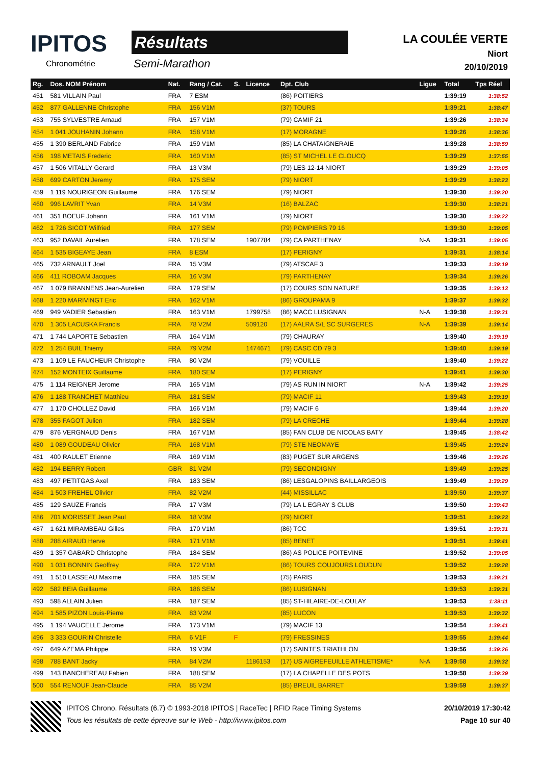IPITOS
Chronométrie
Résultats
Semi-Marathon
LA COULÉE VERTE
Niort
20/10/2019
| Rg. | Dos. NOM Prénom | Nat. | Rang / Cat. | S. | Licence | Dpt. Club | Ligue | Total | Tps Réel |
| --- | --- | --- | --- | --- | --- | --- | --- | --- | --- |
| 451 | 581 VILLAIN Paul | FRA | 7 ESM | | | (86) POITIERS | | 1:39:19 | 1:38:52 |
| 452 | 877 GALLENNE Christophe | FRA | 156 V1M | | | (37) TOURS | | 1:39:21 | 1:38:47 |
| 453 | 755 SYLVESTRE Arnaud | FRA | 157 V1M | | | (79) CAMIF 21 | | 1:39:26 | 1:38:34 |
| 454 | 1 041 JOUHANIN Johann | FRA | 158 V1M | | | (17) MORAGNE | | 1:39:26 | 1:38:36 |
| 455 | 1 390 BERLAND Fabrice | FRA | 159 V1M | | | (85) LA CHATAIGNERAIE | | 1:39:28 | 1:38:59 |
| 456 | 198 METAIS Frederic | FRA | 160 V1M | | | (85) ST MICHEL LE CLOUCQ | | 1:39:29 | 1:37:55 |
| 457 | 1 506 VITALLY Gerard | FRA | 13 V3M | | | (79) LES 12-14 NIORT | | 1:39:29 | 1:39:05 |
| 458 | 699 CARTON Jeremy | FRA | 175 SEM | | | (79) NIORT | | 1:39:29 | 1:38:23 |
| 459 | 1 119 NOURIGEON Guillaume | FRA | 176 SEM | | | (79) NIORT | | 1:39:30 | 1:39:20 |
| 460 | 996 LAVRIT Yvan | FRA | 14 V3M | | | (16) BALZAC | | 1:39:30 | 1:38:21 |
| 461 | 351 BOEUF Johann | FRA | 161 V1M | | | (79) NIORT | | 1:39:30 | 1:39:22 |
| 462 | 1 726 SICOT Wilfried | FRA | 177 SEM | | | (79) POMPIERS 79 16 | | 1:39:30 | 1:39:05 |
| 463 | 952 DAVAIL Aurelien | FRA | 178 SEM | | 1907784 | (79) CA PARTHENAY | N-A | 1:39:31 | 1:39:05 |
| 464 | 1 535 BIGEAYE Jean | FRA | 8 ESM | | | (17) PERIGNY | | 1:39:31 | 1:38:14 |
| 465 | 732 ARNAULT Joel | FRA | 15 V3M | | | (79) ATSCAF 3 | | 1:39:33 | 1:39:19 |
| 466 | 411 ROBOAM Jacques | FRA | 16 V3M | | | (79) PARTHENAY | | 1:39:34 | 1:39:26 |
| 467 | 1 079 BRANNENS Jean-Aurelien | FRA | 179 SEM | | | (17) COURS SON NATURE | | 1:39:35 | 1:39:13 |
| 468 | 1 220 MARIVINGT Eric | FRA | 162 V1M | | | (86) GROUPAMA 9 | | 1:39:37 | 1:39:32 |
| 469 | 949 VADIER Sebastien | FRA | 163 V1M | | 1799758 | (86) MACC LUSIGNAN | N-A | 1:39:38 | 1:39:31 |
| 470 | 1 305 LACUSKA Francis | FRA | 78 V2M | | 509120 | (17) AALRA S/L SC SURGERES | N-A | 1:39:39 | 1:39:14 |
| 471 | 1 744 LAPORTE Sebastien | FRA | 164 V1M | | | (79) CHAURAY | | 1:39:40 | 1:39:19 |
| 472 | 1 254 BUIL Thierry | FRA | 79 V2M | | 1474671 | (79) CASC CD 79 3 | | 1:39:40 | 1:39:19 |
| 473 | 1 109 LE FAUCHEUR Christophe | FRA | 80 V2M | | | (79) VOUILLE | | 1:39:40 | 1:39:22 |
| 474 | 152 MONTEIX Guillaume | FRA | 180 SEM | | | (17) PERIGNY | | 1:39:41 | 1:39:30 |
| 475 | 1 114 REIGNER Jerome | FRA | 165 V1M | | | (79) AS RUN IN NIORT | N-A | 1:39:42 | 1:39:25 |
| 476 | 1 188 TRANCHET Matthieu | FRA | 181 SEM | | | (79) MACIF 11 | | 1:39:43 | 1:39:19 |
| 477 | 1 170 CHOLLEZ David | FRA | 166 V1M | | | (79) MACIF 6 | | 1:39:44 | 1:39:20 |
| 478 | 355 FAGOT Julien | FRA | 182 SEM | | | (79) LA CRECHE | | 1:39:44 | 1:39:28 |
| 479 | 876 VERGNAUD Denis | FRA | 167 V1M | | | (85) FAN CLUB DE NICOLAS BATY | | 1:39:45 | 1:38:42 |
| 480 | 1 089 GOUDEAU Olivier | FRA | 168 V1M | | | (79) STE NEOMAYE | | 1:39:45 | 1:39:24 |
| 481 | 400 RAULET Etienne | FRA | 169 V1M | | | (83) PUGET SUR ARGENS | | 1:39:46 | 1:39:26 |
| 482 | 194 BERRY Robert | GBR | 81 V2M | | | (79) SECONDIGNY | | 1:39:49 | 1:39:25 |
| 483 | 497 PETITGAS Axel | FRA | 183 SEM | | | (86) LESGALOPINS BAILLARGEOIS | | 1:39:49 | 1:39:29 |
| 484 | 1 503 FREHEL Olivier | FRA | 82 V2M | | | (44) MISSILLAC | | 1:39:50 | 1:39:37 |
| 485 | 129 SAUZE Francis | FRA | 17 V3M | | | (79) LA L EGRAY S CLUB | | 1:39:50 | 1:39:43 |
| 486 | 701 MORISSET Jean Paul | FRA | 18 V3M | | | (79) NIORT | | 1:39:51 | 1:39:23 |
| 487 | 1 621 MIRAMBEAU Gilles | FRA | 170 V1M | | | (86) TCC | | 1:39:51 | 1:39:31 |
| 488 | 288 AIRAUD Herve | FRA | 171 V1M | | | (85) BENET | | 1:39:51 | 1:39:41 |
| 489 | 1 357 GABARD Christophe | FRA | 184 SEM | | | (86) AS POLICE POITEVINE | | 1:39:52 | 1:39:05 |
| 490 | 1 031 BONNIN Geoffrey | FRA | 172 V1M | | | (86) TOURS COUJOURS LOUDUN | | 1:39:52 | 1:39:28 |
| 491 | 1 510 LASSEAU Maxime | FRA | 185 SEM | | | (75) PARIS | | 1:39:53 | 1:39:21 |
| 492 | 582 BEIA Guillaume | FRA | 186 SEM | | | (86) LUSIGNAN | | 1:39:53 | 1:39:31 |
| 493 | 598 ALLAIN Julien | FRA | 187 SEM | | | (85) ST-HILAIRE-DE-LOULAY | | 1:39:53 | 1:39:11 |
| 494 | 1 585 PIZON Louis-Pierre | FRA | 83 V2M | | | (85) LUCON | | 1:39:53 | 1:39:32 |
| 495 | 1 194 VAUCELLE Jerome | FRA | 173 V1M | | | (79) MACIF 13 | | 1:39:54 | 1:39:41 |
| 496 | 3 333 GOURIN Christelle | FRA | 6 V1F | F | | (79) FRESSINES | | 1:39:55 | 1:39:44 |
| 497 | 649 AZEMA Philippe | FRA | 19 V3M | | | (17) SAINTES TRIATHLON | | 1:39:56 | 1:39:26 |
| 498 | 788 BANT Jacky | FRA | 84 V2M | | 1186153 | (17) US AIGREFEUILLE ATHLETISME* | N-A | 1:39:58 | 1:39:32 |
| 499 | 143 BANCHEREAU Fabien | FRA | 188 SEM | | | (17) LA CHAPELLE DES POTS | | 1:39:58 | 1:39:39 |
| 500 | 554 RENOUF Jean-Claude | FRA | 85 V2M | | | (85) BREUIL BARRET | | 1:39:59 | 1:39:37 |
IPITOS Chrono. Résultats (6.7) © 1993-2018 IPITOS | RaceTec | RFID Race Timing Systems 20/10/2019 17:30:42
Tous les résultats de cette épreuve sur le Web - http://www.ipitos.com Page 10 sur 40